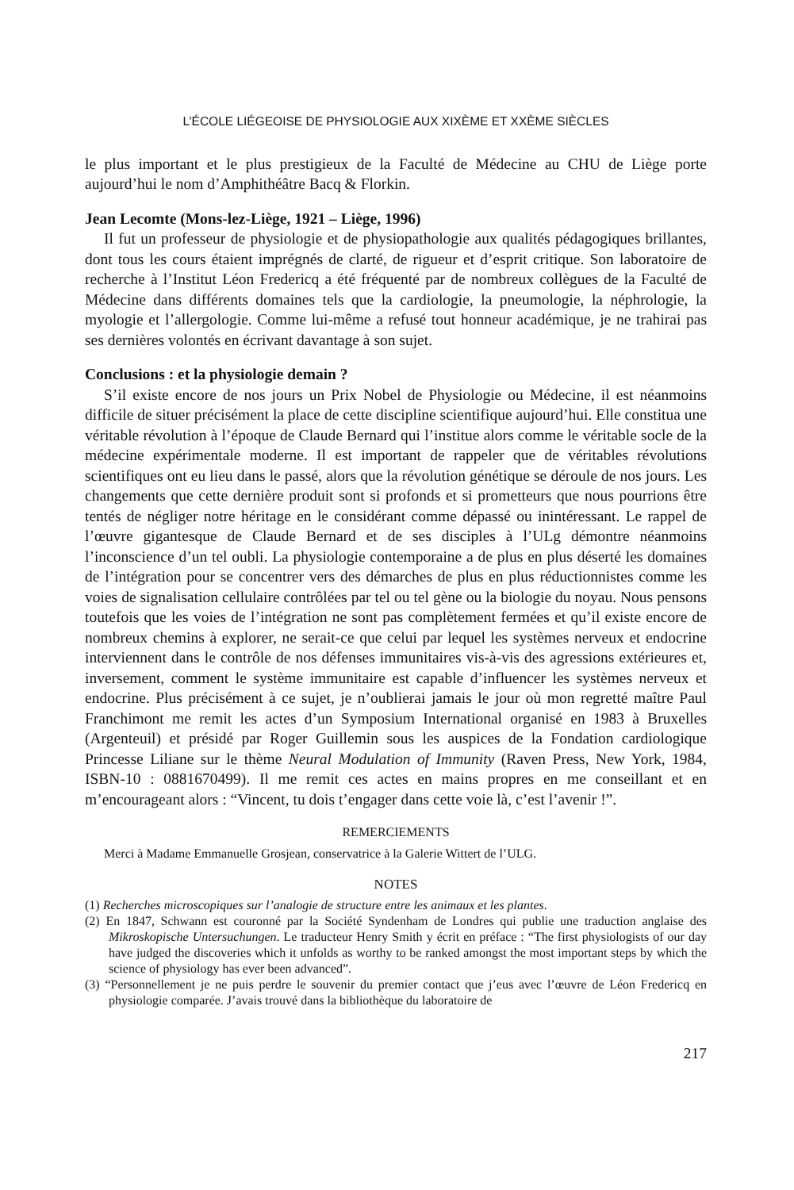L’ÉCOLE LIÉGEOISE DE PHYSIOLOGIE AUX XIXÈME ET XXÈME SIÈCLES
le plus important et le plus prestigieux de la Faculté de Médecine au CHU de Liège porte aujourd’hui le nom d’Amphithéâtre Bacq & Florkin.
Jean Lecomte (Mons-lez-Liège, 1921 – Liège, 1996)
Il fut un professeur de physiologie et de physiopathologie aux qualités pédagogiques brillantes, dont tous les cours étaient imprégnés de clarté, de rigueur et d’esprit critique. Son laboratoire de recherche à l’Institut Léon Fredericq a été fréquenté par de nombreux collègues de la Faculté de Médecine dans différents domaines tels que la cardiologie, la pneumologie, la néphrologie, la myologie et l’allergologie. Comme lui-même a refusé tout honneur académique, je ne trahirai pas ses dernières volontés en écrivant davantage à son sujet.
Conclusions : et la physiologie demain ?
S’il existe encore de nos jours un Prix Nobel de Physiologie ou Médecine, il est néanmoins difficile de situer précisément la place de cette discipline scientifique aujourd’hui. Elle constitua une véritable révolution à l’époque de Claude Bernard qui l’institue alors comme le véritable socle de la médecine expérimentale moderne. Il est important de rappeler que de véritables révolutions scientifiques ont eu lieu dans le passé, alors que la révolution génétique se déroule de nos jours. Les changements que cette dernière produit sont si profonds et si prometteurs que nous pourrions être tentés de négliger notre héritage en le considérant comme dépassé ou inintéressant. Le rappel de l’œuvre gigantesque de Claude Bernard et de ses disciples à l’ULg démontre néanmoins l’inconscience d’un tel oubli. La physiologie contemporaine a de plus en plus déserté les domaines de l’intégration pour se concentrer vers des démarches de plus en plus réductionnistes comme les voies de signalisation cellulaire contrôlées par tel ou tel gène ou la biologie du noyau. Nous pensons toutefois que les voies de l’intégration ne sont pas complètement fermées et qu’il existe encore de nombreux chemins à explorer, ne serait-ce que celui par lequel les systèmes nerveux et endocrine interviennent dans le contrôle de nos défenses immunitaires vis-à-vis des agressions extérieures et, inversement, comment le système immunitaire est capable d’influencer les systèmes nerveux et endocrine. Plus précisément à ce sujet, je n’oublierai jamais le jour où mon regretté maître Paul Franchimont me remit les actes d’un Symposium International organisé en 1983 à Bruxelles (Argenteuil) et présidé par Roger Guillemin sous les auspices de la Fondation cardiologique Princesse Liliane sur le thème Neural Modulation of Immunity (Raven Press, New York, 1984, ISBN-10 : 0881670499). Il me remit ces actes en mains propres en me conseillant et en m’encourageant alors : “Vincent, tu dois t’engager dans cette voie là, c’est l’avenir !”.
REMERCIEMENTS
Merci à Madame Emmanuelle Grosjean, conservatrice à la Galerie Wittert de l’ULG.
NOTES
(1) Recherches microscopiques sur l’analogie de structure entre les animaux et les plantes.
(2) En 1847, Schwann est couronné par la Société Syndenham de Londres qui publie une traduction anglaise des Mikroskopische Untersuchungen. Le traducteur Henry Smith y écrit en préface : “The first physiologists of our day have judged the discoveries which it unfolds as worthy to be ranked amongst the most important steps by which the science of physiology has ever been advanced”.
(3) “Personnellement je ne puis perdre le souvenir du premier contact que j’eus avec l’œuvre de Léon Fredericq en physiologie comparée. J’avais trouvé dans la bibliothèque du laboratoire de
217